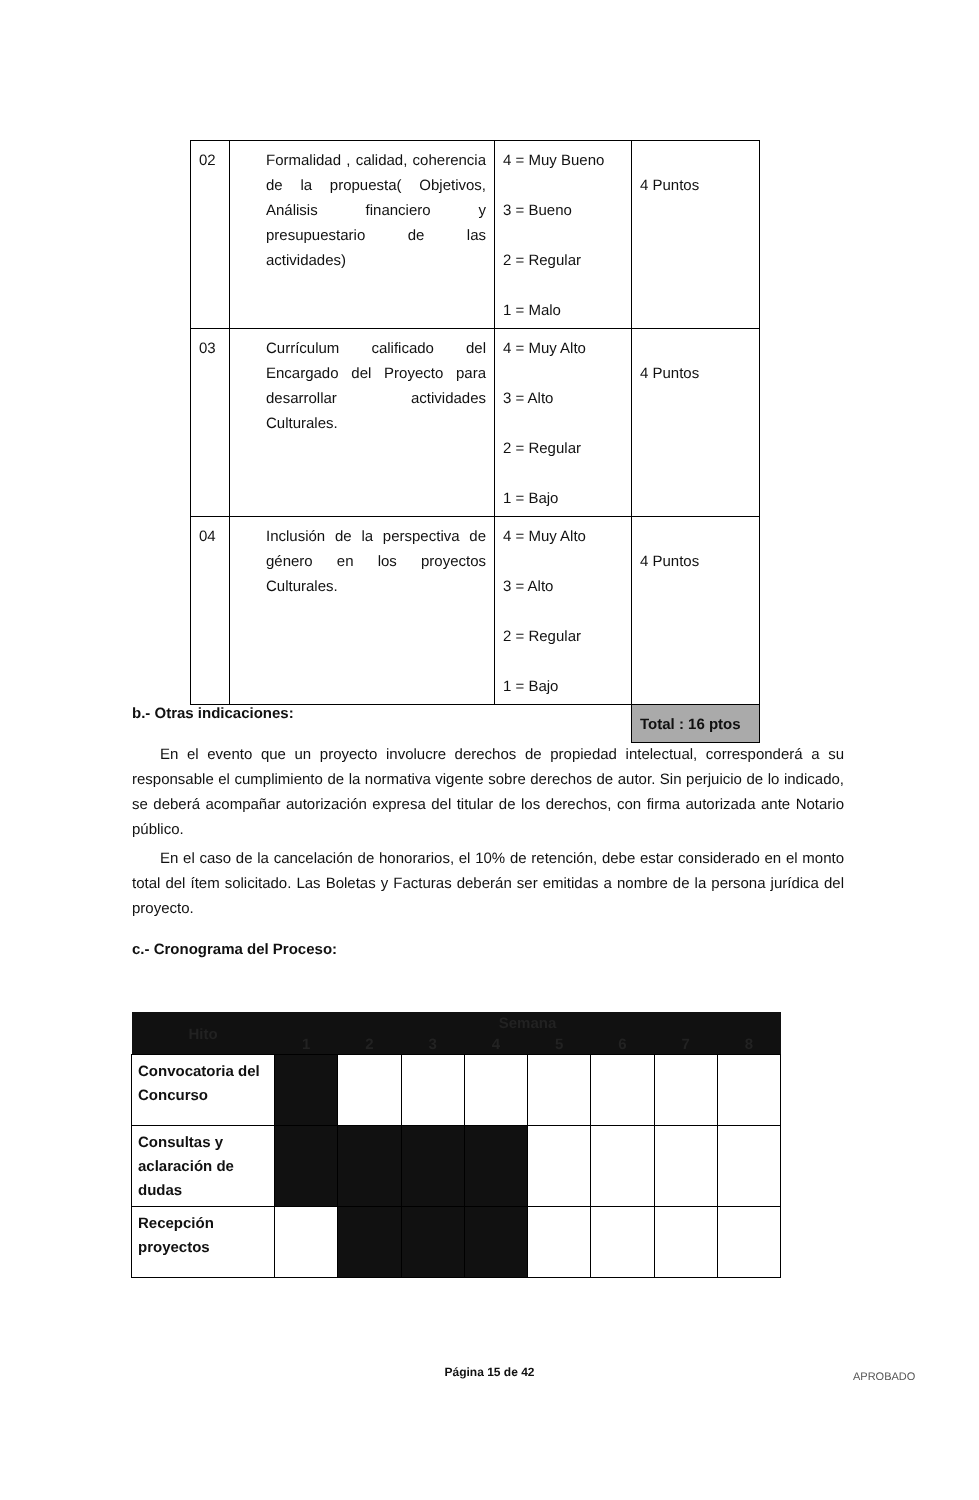| 02 | Formalidad , calidad, coherencia de la propuesta( Objetivos, Análisis financiero y presupuestario de las actividades) | 4 = Muy Bueno 3 = Bueno 2 = Regular 1 = Malo | 4 Puntos |
| 03 | Currículum calificado del Encargado del Proyecto para desarrollar actividades Culturales. | 4 = Muy Alto 3 = Alto 2 = Regular 1 = Bajo | 4 Puntos |
| 04 | Inclusión de la perspectiva de género en los proyectos Culturales. | 4 = Muy Alto 3 = Alto 2 = Regular 1 = Bajo | 4 Puntos |
| | | | Total : 16 ptos |
b.- Otras indicaciones:
En el evento que un proyecto involucre derechos de propiedad intelectual, corresponderá a su responsable el cumplimiento de la normativa vigente sobre derechos de autor. Sin perjuicio de lo indicado, se deberá acompañar autorización expresa del titular de los derechos, con firma autorizada ante Notario público.
En el caso de la cancelación de honorarios, el 10% de retención, debe estar considerado en el monto total del ítem solicitado. Las Boletas y Facturas deberán ser emitidas a nombre de la persona jurídica del proyecto.
c.- Cronograma del Proceso:
| Hito | Semana | | | | | | | |
| --- | --- | --- | --- | --- | --- | --- | --- | --- |
| | 1 | 2 | 3 | 4 | 5 | 6 | 7 | 8 |
| Convocatoria del Concurso | | | | | | | | |
| Consultas y aclaración de dudas | | | | | | | | |
| Recepción proyectos | | | | | | | | |
Página 15 de 42 APROBADO